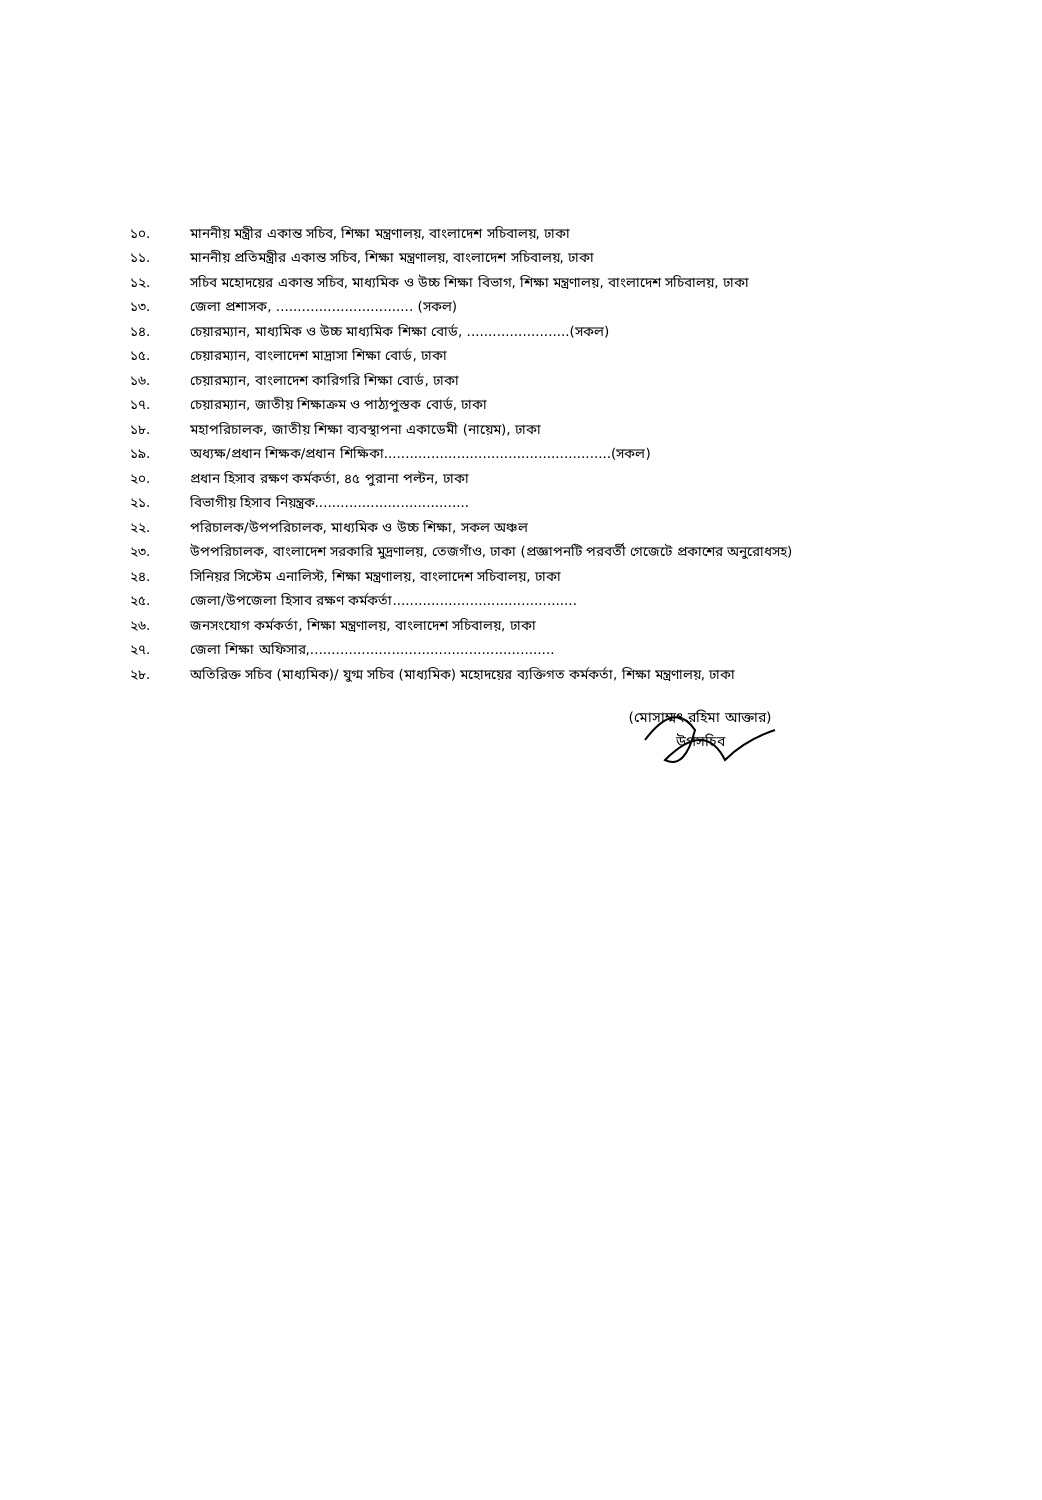১০. মাননীয় মন্ত্রীর একান্ত সচিব, শিক্ষা মন্ত্রণালয়, বাংলাদেশ সচিবালয়, ঢাকা
১১. মাননীয় প্রতিমন্ত্রীর একান্ত সচিব, শিক্ষা মন্ত্রণালয়, বাংলাদেশ সচিবালয়, ঢাকা
১২. সচিব মহোদয়ের একান্ত সচিব, মাধ্যমিক ও উচ্চ শিক্ষা বিভাগ, শিক্ষা মন্ত্রণালয়, বাংলাদেশ সচিবালয়, ঢাকা
১৩. জেলা প্রশাসক, ................................ (সকল)
১৪. চেয়ারম্যান, মাধ্যমিক ও উচ্চ মাধ্যমিক শিক্ষা বোর্ড, ........................(সকল)
১৫. চেয়ারম্যান, বাংলাদেশ মাদ্রাসা শিক্ষা বোর্ড, ঢাকা
১৬. চেয়ারম্যান, বাংলাদেশ কারিগরি শিক্ষা বোর্ড, ঢাকা
১৭. চেয়ারম্যান, জাতীয় শিক্ষাক্রম ও পাঠ্যপুস্তক বোর্ড, ঢাকা
১৮. মহাপরিচালক, জাতীয় শিক্ষা ব্যবস্থাপনা একাডেমী (নায়েম), ঢাকা
১৯. অধ্যক্ষ/প্রধান শিক্ষক/প্রধান শিক্ষিকা.....................................................(সকল)
২০. প্রধান হিসাব রক্ষণ কর্মকর্তা, ৪৫ পুরানা পল্টন, ঢাকা
২১. বিভাগীয় হিসাব নিয়ন্ত্রক....................................
২২. পরিচালক/উপপরিচালক, মাধ্যমিক ও উচ্চ শিক্ষা, সকল অঞ্চল
২৩. উপপরিচালক, বাংলাদেশ সরকারি মুদ্রণালয়, তেজগাঁও, ঢাকা (প্রজ্ঞাপনটি পরবর্তী গেজেটে প্রকাশের অনুরোধসহ)
২৪. সিনিয়র সিস্টেম এনালিস্ট, শিক্ষা মন্ত্রণালয়, বাংলাদেশ সচিবালয়, ঢাকা
২৫. জেলা/উপজেলা হিসাব রক্ষণ কর্মকর্তা...........................................
২৬. জনসংযোগ কর্মকর্তা, শিক্ষা মন্ত্রণালয়, বাংলাদেশ সচিবালয়, ঢাকা
২৭. জেলা শিক্ষা অফিসার,.........................................................
২৮. অতিরিক্ত সচিব (মাধ্যমিক)/ যুগ্ম সচিব (মাধ্যমিক) মহোদয়ের ব্যক্তিগত কর্মকর্তা, শিক্ষা মন্ত্রণালয়, ঢাকা
(মোসাম্মৎ রহিমা আক্তার)
উপসচিব